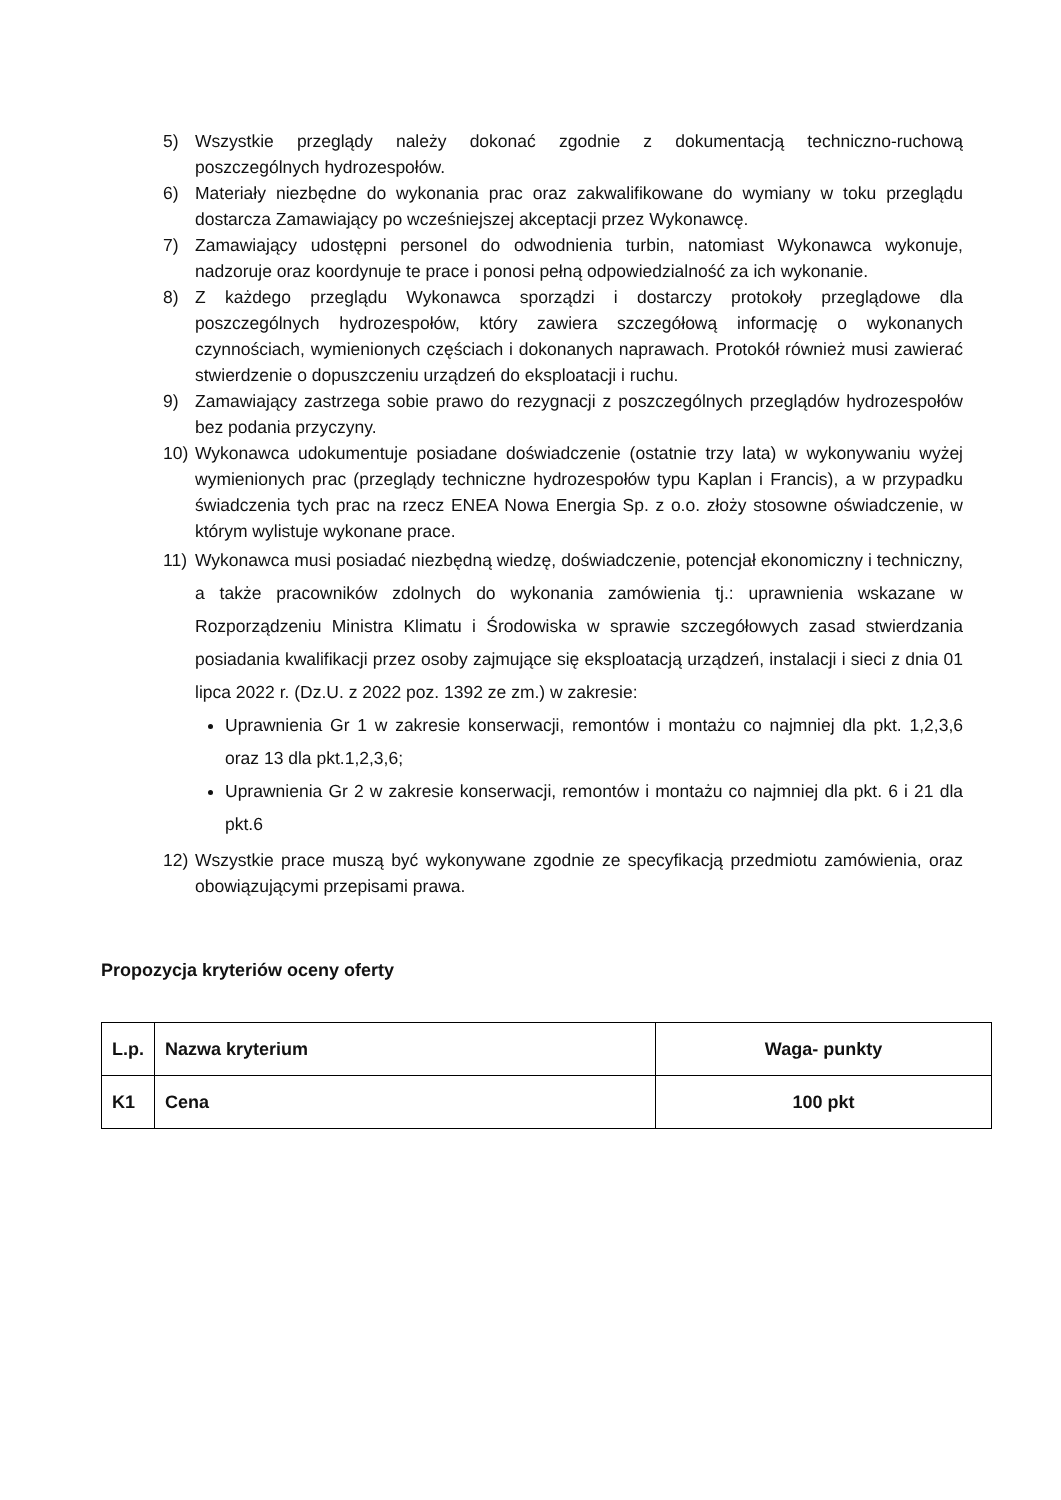5) Wszystkie przeglądy należy dokonać zgodnie z dokumentacją techniczno-ruchową poszczególnych hydrozespołów.
6) Materiały niezbędne do wykonania prac oraz zakwalifikowane do wymiany w toku przeglądu dostarcza Zamawiający po wcześniejszej akceptacji przez Wykonawcę.
7) Zamawiający udostępni personel do odwodnienia turbin, natomiast Wykonawca wykonuje, nadzoruje oraz koordynuje te prace i ponosi pełną odpowiedzialność za ich wykonanie.
8) Z każdego przeglądu Wykonawca sporządzi i dostarczy protokoły przeglądowe dla poszczególnych hydrozespołów, który zawiera szczegółową informację o wykonanych czynnościach, wymienionych częściach i dokonanych naprawach. Protokół również musi zawierać stwierdzenie o dopuszczeniu urządzeń do eksploatacji i ruchu.
9) Zamawiający zastrzega sobie prawo do rezygnacji z poszczególnych przeglądów hydrozespołów bez podania przyczyny.
10) Wykonawca udokumentuje posiadane doświadczenie (ostatnie trzy lata) w wykonywaniu wyżej wymienionych prac (przeglądy techniczne hydrozespołów typu Kaplan i Francis), a w przypadku świadczenia tych prac na rzecz ENEA Nowa Energia Sp. z o.o. złoży stosowne oświadczenie, w którym wylistuje wykonane prace.
11) Wykonawca musi posiadać niezbędną wiedzę, doświadczenie, potencjał ekonomiczny i techniczny, a także pracowników zdolnych do wykonania zamówienia tj.: uprawnienia wskazane w Rozporządzeniu Ministra Klimatu i Środowiska w sprawie szczegółowych zasad stwierdzania posiadania kwalifikacji przez osoby zajmujące się eksploatacją urządzeń, instalacji i sieci z dnia 01 lipca 2022 r. (Dz.U. z 2022 poz. 1392 ze zm.) w zakresie:
Uprawnienia Gr 1 w zakresie konserwacji, remontów i montażu co najmniej dla pkt. 1,2,3,6 oraz 13 dla pkt.1,2,3,6;
Uprawnienia Gr 2 w zakresie konserwacji, remontów i montażu co najmniej dla pkt. 6 i 21 dla pkt.6
12) Wszystkie prace muszą być wykonywane zgodnie ze specyfikacją przedmiotu zamówienia, oraz obowiązującymi przepisami prawa.
Propozycja kryteriów oceny oferty
| L.p. | Nazwa kryterium | Waga- punkty |
| --- | --- | --- |
| K1 | Cena | 100 pkt |